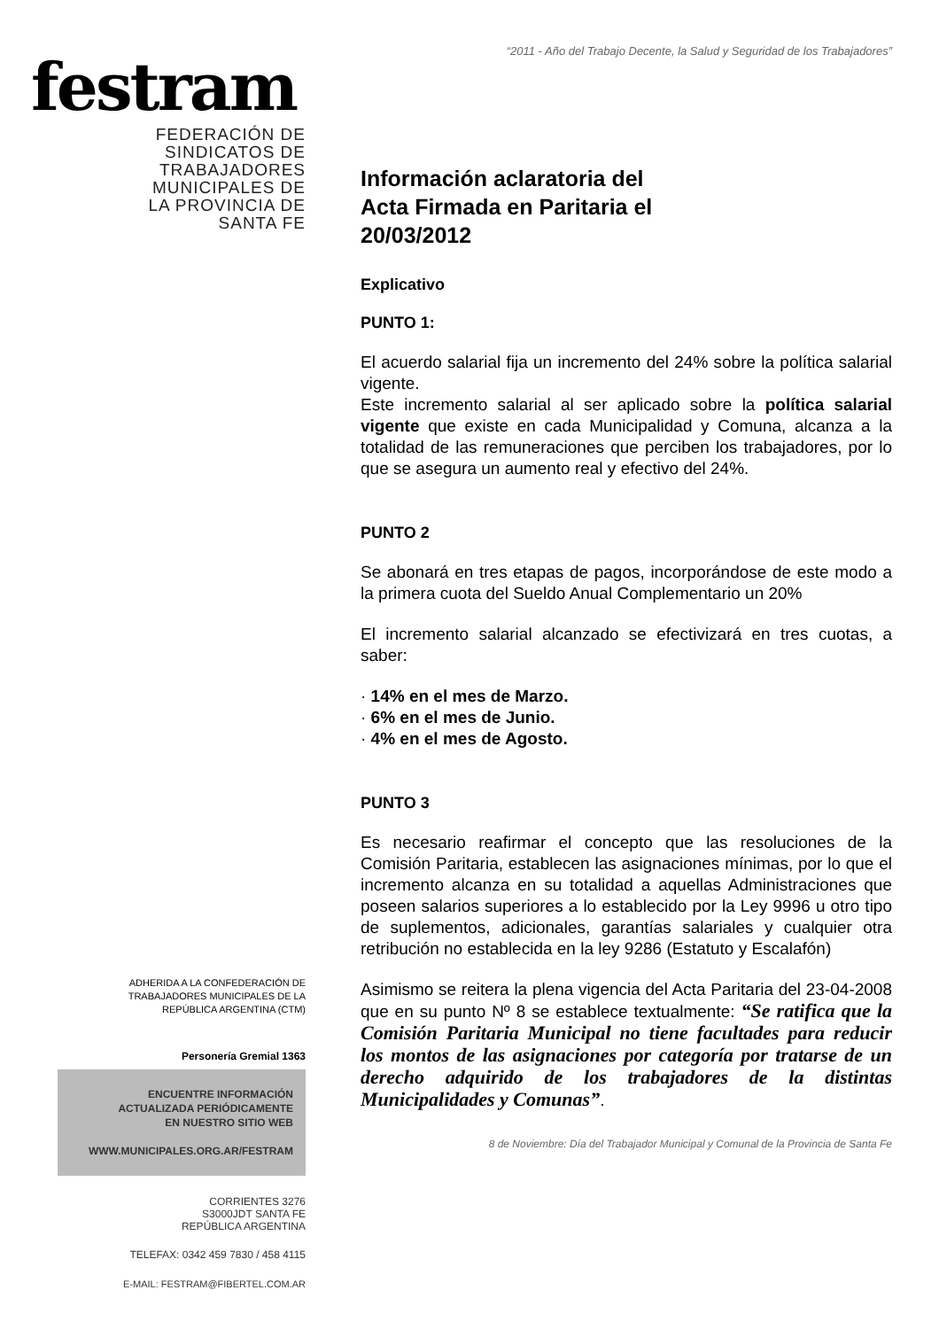festram
FEDERACIÓN DE
SINDICATOS DE
TRABAJADORES
MUNICIPALES DE
LA PROVINCIA DE
SANTA FE
ADHERIDA A LA CONFEDERACIÓN DE
TRABAJADORES MUNICIPALES DE LA
REPÚBLICA ARGENTINA (CTM)
Personería Gremial 1363
ENCUENTRE INFORMACIÓN
ACTUALIZADA PERIÓDICAMENTE
EN NUESTRO SITIO WEB
WWW.MUNICIPALES.ORG.AR/FESTRAM
CORRIENTES 3276
S3000JDT SANTA FE
REPÚBLICA ARGENTINA
TELEFAX: 0342 459 7830 / 458 4115
E-MAIL: FESTRAM@FIBERTEL.COM.AR
“2011 - Año del Trabajo Decente, la Salud y Seguridad de los Trabajadores”
Información aclaratoria del
Acta Firmada en Paritaria el
20/03/2012
Explicativo
PUNTO 1:
El acuerdo salarial fija un incremento del 24% sobre la política salarial vigente.
Este incremento salarial al ser aplicado sobre la política salarial vigente que existe en cada Municipalidad y Comuna, alcanza a la totalidad de las remuneraciones que perciben los trabajadores, por lo que se asegura un aumento real y efectivo del 24%.
PUNTO 2
Se abonará en tres etapas de pagos, incorporándose de este modo a la primera cuota del Sueldo Anual Complementario un 20%
El incremento salarial alcanzado se efectivizará en tres cuotas, a saber:
· 14% en el mes de Marzo.
· 6% en el mes de Junio.
· 4% en el mes de Agosto.
PUNTO 3
Es necesario reafirmar el concepto que las resoluciones de la Comisión Paritaria, establecen las asignaciones mínimas, por lo que el incremento alcanza en su totalidad a aquellas Administraciones que poseen salarios superiores a lo establecido por la Ley 9996 u otro tipo de suplementos, adicionales, garantías salariales y cualquier otra retribución no establecida en la ley 9286 (Estatuto y Escalafón)
Asimismo se reitera la plena vigencia del Acta Paritaria del 23-04-2008 que en su punto Nº 8 se establece textualmente: “Se ratifica que la Comisión Paritaria Municipal no tiene facultades para reducir los montos de las asignaciones por categoría por tratarse de un derecho adquirido de los trabajadores de la distintas Municipalidades y Comunas”.
8 de Noviembre: Día del Trabajador Municipal y Comunal de la Provincia de Santa Fe